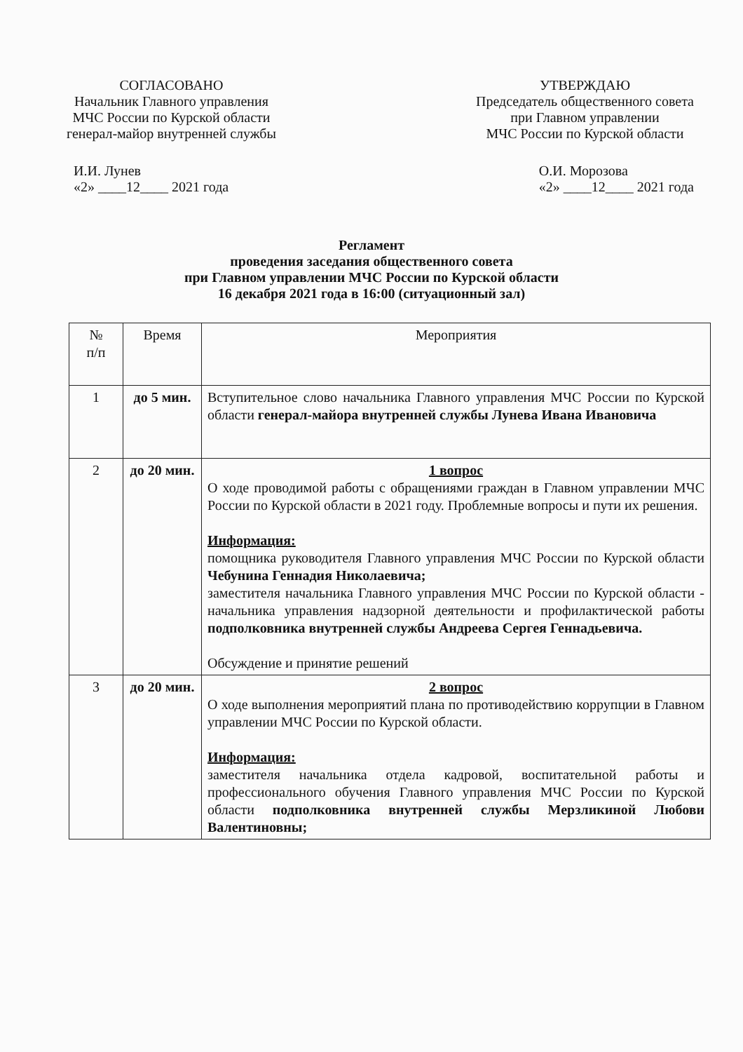СОГЛАСОВАНО
Начальник Главного управления
МЧС России по Курской области
генерал-майор внутренней службы
УТВЕРЖДАЮ
Председатель общественного совета
при Главном управлении
МЧС России по Курской области
И.И. Лунев
«2» ____12____ 2021 года
О.И. Морозова
«2» ____12____ 2021 года
Регламент
проведения заседания общественного совета
при Главном управлении МЧС России по Курской области
16 декабря 2021 года в 16:00 (ситуационный зал)
| № п/п | Время | Мероприятия |
| --- | --- | --- |
| 1 | до 5 мин. | Вступительное слово начальника Главного управления МЧС России по Курской области генерал-майора внутренней службы Лунева Ивана Ивановича |
| 2 | до 20 мин. | 1 вопрос О ходе проводимой работы с обращениями граждан в Главном управлении МЧС России по Курской области в 2021 году. Проблемные вопросы и пути их решения. Информация: помощника руководителя Главного управления МЧС России по Курской области Чебунина Геннадия Николаевича; заместителя начальника Главного управления МЧС России по Курской области - начальника управления надзорной деятельности и профилактической работы подполковника внутренней службы Андреева Сергея Геннадьевича. Обсуждение и принятие решений |
| 3 | до 20 мин. | 2 вопрос О ходе выполнения мероприятий плана по противодействию коррупции в Главном управлении МЧС России по Курской области. Информация: заместителя начальника отдела кадровой, воспитательной работы и профессионального обучения Главного управления МЧС России по Курской области подполковника внутренней службы Мерзликиной Любови Валентиновны; |